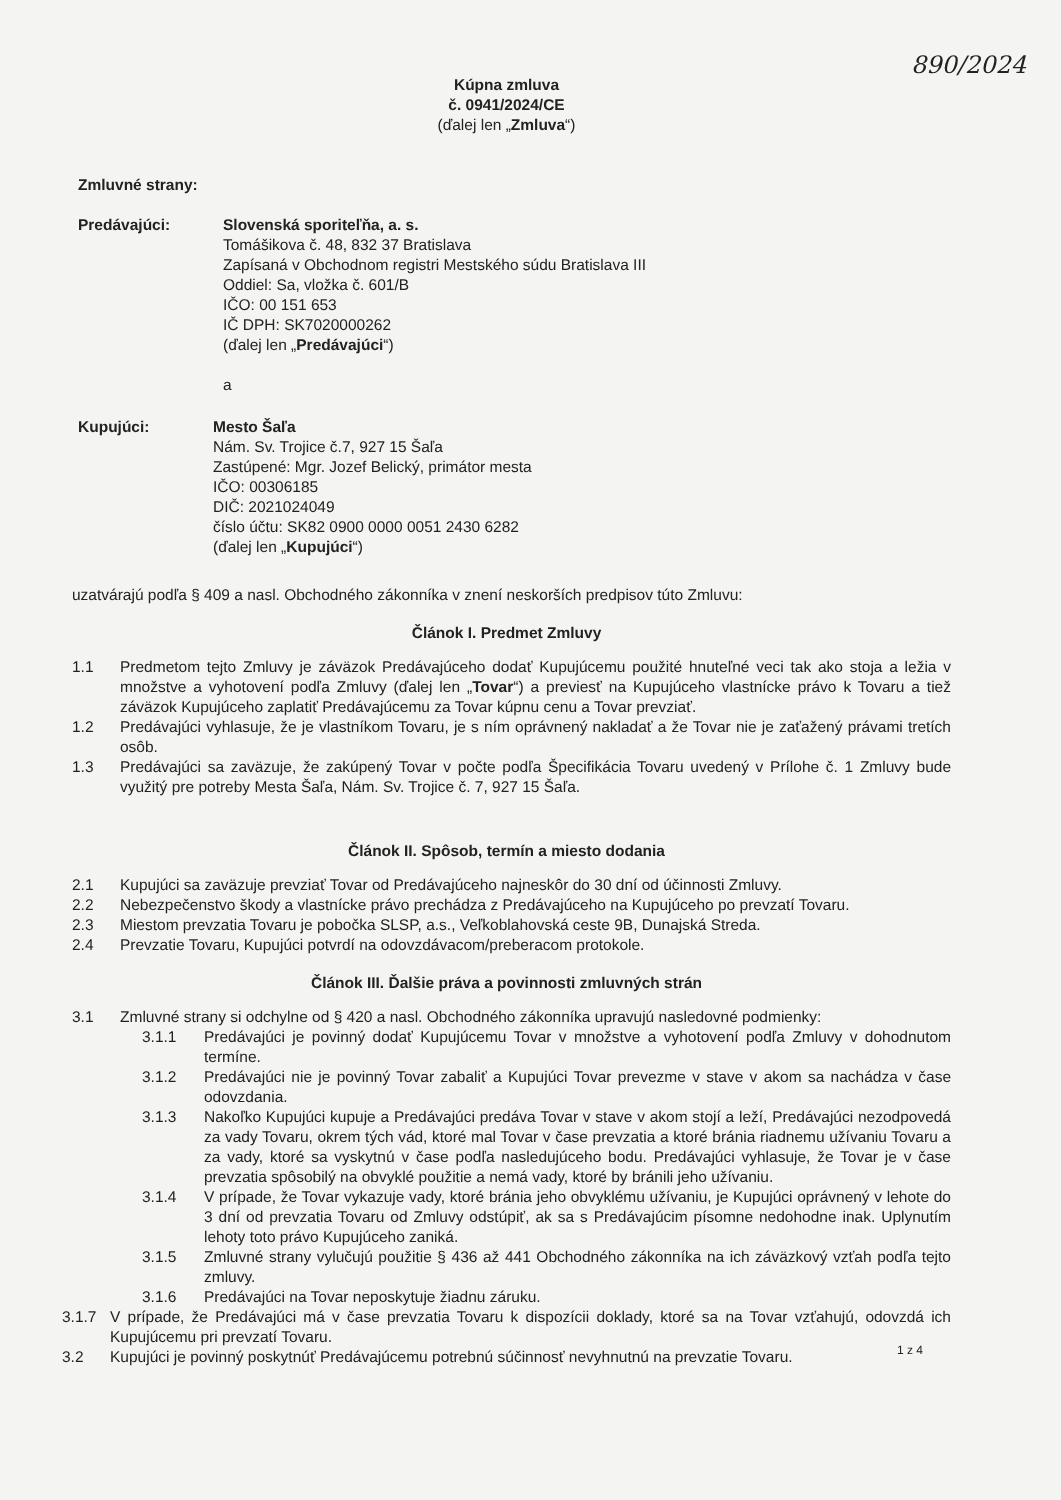890/2024
Kúpna zmluva
č. 0941/2024/CE
(ďalej len „Zmluva“)
Zmluvné strany:
Predávajúci: Slovenská sporiteľňa, a. s.
Tomášikova č. 48, 832 37 Bratislava
Zapísaná v Obchodnom registri Mestského súdu Bratislava III
Oddiel: Sa, vložka č. 601/B
IČO: 00 151 653
IČ DPH: SK7020000262
(ďalej len „Predávajúci“)
a
Kupujúci: Mesto Šaľa
Nám. Sv. Trojice č.7, 927 15 Šaľa
Zastúpené: Mgr. Jozef Belický, primátor mesta
IČO: 00306185
DIČ: 2021024049
číslo účtu: SK82 0900 0000 0051 2430 6282
(ďalej len „Kupujúci“)
uzatvárajú podľa § 409 a nasl. Obchodného zákonníka v znení neskorších predpisov túto Zmluvu:
Článok I. Predmet Zmluvy
1.1 Predmetom tejto Zmluvy je záväzok Predávajúceho dodať Kupujúcemu použité hnuteľné veci tak ako stoja a ležia v množstve a vyhotovení podľa Zmluvy (ďalej len „Tovar“) a previesť na Kupujúceho vlastnícke právo k Tovaru a tiež záväzok Kupujúceho zaplatiť Predávajúcemu za Tovar kúpnu cenu a Tovar prevziať.
1.2 Predávajúci vyhlasuje, že je vlastníkom Tovaru, je s ním oprávnený nakladať a že Tovar nie je zaťažený právami tretích osôb.
1.3 Predávajúci sa zaväzuje, že zakúpený Tovar v počte podľa Špecifikácia Tovaru uvedený v Prílohe č. 1 Zmluvy bude využitý pre potreby Mesta Šaľa, Nám. Sv. Trojice č. 7, 927 15 Šaľa.
Článok II. Spôsob, termín a miesto dodania
2.1 Kupujúci sa zaväzuje prevziať Tovar od Predávajúceho najneskôr do 30 dní od účinnosti Zmluvy.
2.2 Nebezpečenstvo škody a vlastnícke právo prechádza z Predávajúceho na Kupujúceho po prevzatí Tovaru.
2.3 Miestom prevzatia Tovaru je pobočka SLSP, a.s., Veľkoblahovská ceste 9B, Dunajská Streda.
2.4 Prevzatie Tovaru, Kupujúci potvrdí na odovzdávacom/preberacom protokole.
Článok III. Ďalšie práva a povinnosti zmluvných strán
3.1 Zmluvné strany si odchylne od § 420 a nasl. Obchodného zákonníka upravujú nasledovné podmienky:
3.1.1 Predávajúci je povinný dodať Kupujúcemu Tovar v množstve a vyhotovení podľa Zmluvy v dohodnutom termíne.
3.1.2 Predávajúci nie je povinný Tovar zabaliť a Kupujúci Tovar prevezme v stave v akom sa nachádza v čase odovzdania.
3.1.3 Nakoľko Kupujúci kupuje a Predávajúci predáva Tovar v stave v akom stojí a leží, Predávajúci nezodpovedá za vady Tovaru, okrem tých vád, ktoré mal Tovar v čase prevzatia a ktoré bránia riadnemu užívaniu Tovaru a za vady, ktoré sa vyskytnú v čase podľa nasledujúceho bodu. Predávajúci vyhlasuje, že Tovar je v čase prevzatia spôsobilý na obvyklé použitie a nemá vady, ktoré by bránili jeho užívaniu.
3.1.4 V prípade, že Tovar vykazuje vady, ktoré bránia jeho obvyklému užívaniu, je Kupujúci oprávnený v lehote do 3 dní od prevzatia Tovaru od Zmluvy odstúpiť, ak sa s Predávajúcim písomne nedohodne inak. Uplynutím lehoty toto právo Kupujúceho zaniká.
3.1.5 Zmluvné strany vylučujú použitie § 436 až 441 Obchodného zákonníka na ich záväzkový vzťah podľa tejto zmluvy.
3.1.6 Predávajúci na Tovar neposkytuje žiadnu záruku.
3.1.7 V prípade, že Predávajúci má v čase prevzatia Tovaru k dispozícii doklady, ktoré sa na Tovar vzťahujú, odovzdá ich Kupujúcemu pri prevzatí Tovaru.
3.2 Kupujúci je povinný poskytnúť Predávajúcemu potrebnú súčinnosť nevyhnutnú na prevzatie Tovaru.
1 z 4